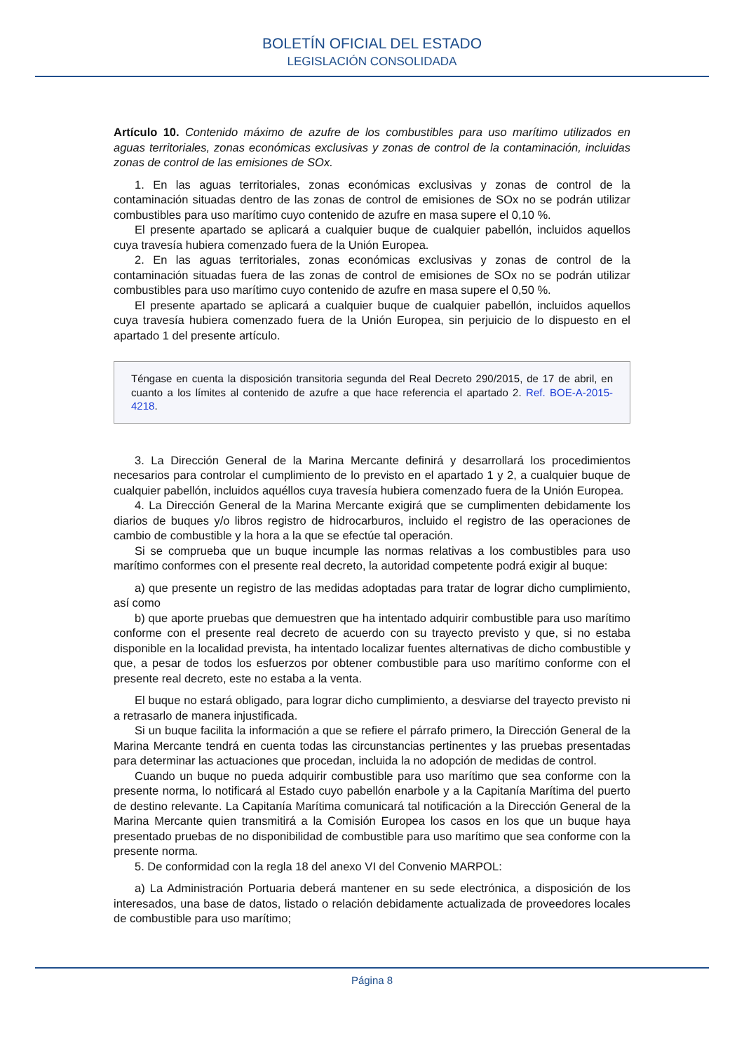BOLETÍN OFICIAL DEL ESTADO
LEGISLACIÓN CONSOLIDADA
Artículo 10. Contenido máximo de azufre de los combustibles para uso marítimo utilizados en aguas territoriales, zonas económicas exclusivas y zonas de control de la contaminación, incluidas zonas de control de las emisiones de SOx.
1. En las aguas territoriales, zonas económicas exclusivas y zonas de control de la contaminación situadas dentro de las zonas de control de emisiones de SOx no se podrán utilizar combustibles para uso marítimo cuyo contenido de azufre en masa supere el 0,10 %.
El presente apartado se aplicará a cualquier buque de cualquier pabellón, incluidos aquellos cuya travesía hubiera comenzado fuera de la Unión Europea.
2. En las aguas territoriales, zonas económicas exclusivas y zonas de control de la contaminación situadas fuera de las zonas de control de emisiones de SOx no se podrán utilizar combustibles para uso marítimo cuyo contenido de azufre en masa supere el 0,50 %.
El presente apartado se aplicará a cualquier buque de cualquier pabellón, incluidos aquellos cuya travesía hubiera comenzado fuera de la Unión Europea, sin perjuicio de lo dispuesto en el apartado 1 del presente artículo.
Téngase en cuenta la disposición transitoria segunda del Real Decreto 290/2015, de 17 de abril, en cuanto a los límites al contenido de azufre a que hace referencia el apartado 2. Ref. BOE-A-2015-4218.
3. La Dirección General de la Marina Mercante definirá y desarrollará los procedimientos necesarios para controlar el cumplimiento de lo previsto en el apartado 1 y 2, a cualquier buque de cualquier pabellón, incluidos aquéllos cuya travesía hubiera comenzado fuera de la Unión Europea.
4. La Dirección General de la Marina Mercante exigirá que se cumplimenten debidamente los diarios de buques y/o libros registro de hidrocarburos, incluido el registro de las operaciones de cambio de combustible y la hora a la que se efectúe tal operación.
Si se comprueba que un buque incumple las normas relativas a los combustibles para uso marítimo conformes con el presente real decreto, la autoridad competente podrá exigir al buque:
a) que presente un registro de las medidas adoptadas para tratar de lograr dicho cumplimiento, así como
b) que aporte pruebas que demuestren que ha intentado adquirir combustible para uso marítimo conforme con el presente real decreto de acuerdo con su trayecto previsto y que, si no estaba disponible en la localidad prevista, ha intentado localizar fuentes alternativas de dicho combustible y que, a pesar de todos los esfuerzos por obtener combustible para uso marítimo conforme con el presente real decreto, este no estaba a la venta.
El buque no estará obligado, para lograr dicho cumplimiento, a desviarse del trayecto previsto ni a retrasarlo de manera injustificada.
Si un buque facilita la información a que se refiere el párrafo primero, la Dirección General de la Marina Mercante tendrá en cuenta todas las circunstancias pertinentes y las pruebas presentadas para determinar las actuaciones que procedan, incluida la no adopción de medidas de control.
Cuando un buque no pueda adquirir combustible para uso marítimo que sea conforme con la presente norma, lo notificará al Estado cuyo pabellón enarbole y a la Capitanía Marítima del puerto de destino relevante. La Capitanía Marítima comunicará tal notificación a la Dirección General de la Marina Mercante quien transmitirá a la Comisión Europea los casos en los que un buque haya presentado pruebas de no disponibilidad de combustible para uso marítimo que sea conforme con la presente norma.
5. De conformidad con la regla 18 del anexo VI del Convenio MARPOL:
a) La Administración Portuaria deberá mantener en su sede electrónica, a disposición de los interesados, una base de datos, listado o relación debidamente actualizada de proveedores locales de combustible para uso marítimo;
Página 8